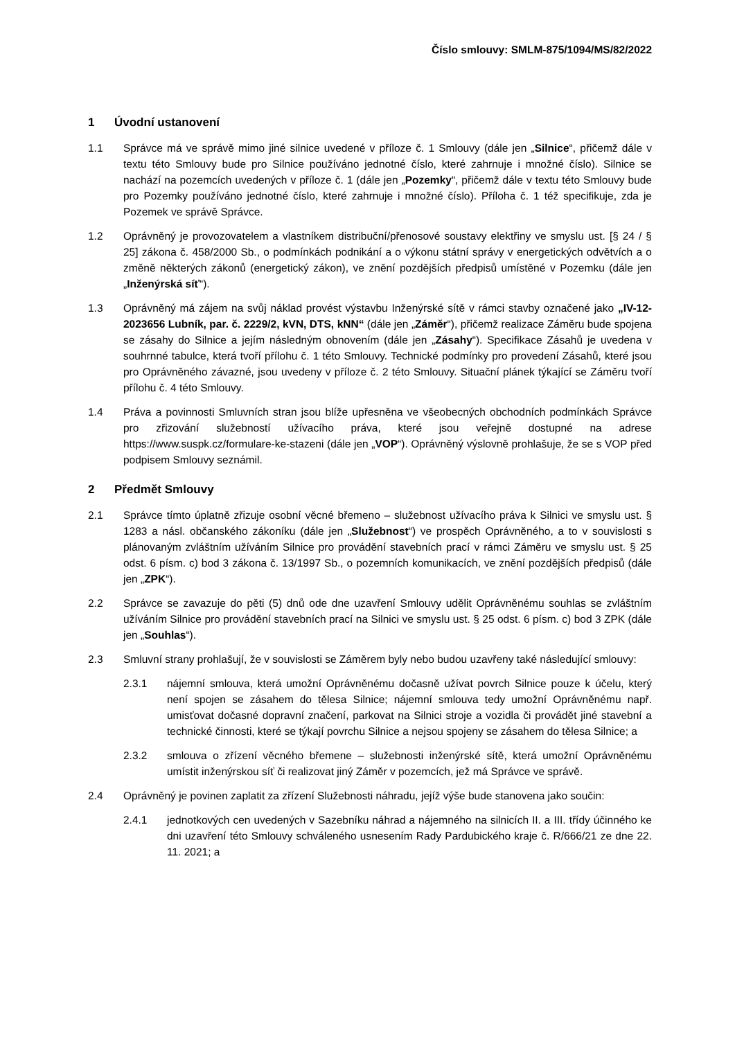Číslo smlouvy: SMLM-875/1094/MS/82/2022
1 Úvodní ustanovení
1.1 Správce má ve správě mimo jiné silnice uvedené v příloze č. 1 Smlouvy (dále jen „Silnice“, přičemž dále v textu této Smlouvy bude pro Silnice používáno jednotné číslo, které zahrnuje i množné číslo). Silnice se nachází na pozemcích uvedených v příloze č. 1 (dále jen „Pozemky“, přičemž dále v textu této Smlouvy bude pro Pozemky používáno jednotné číslo, které zahrnuje i množné číslo). Příloha č. 1 též specifikuje, zda je Pozemek ve správě Správce.
1.2 Oprávněný je provozovatelem a vlastníkem distribuční/přenosové soustavy elektřiny ve smyslu ust. [§ 24 / § 25] zákona č. 458/2000 Sb., o podmínkách podnikání a o výkonu státní správy v energetických odvětvích a o změně některých zákonů (energetický zákon), ve znění pozdějších předpisů umístěné v Pozemku (dále jen „Inženýrská síť“).
1.3 Oprávněný má zájem na svůj náklad provést výstavbu Inženýrské sítě v rámci stavby označené jako „IV-12-2023656 Lubník, par. č. 2229/2, kVN, DTS, kNN“ (dále jen „Záměr“), přičemž realizace Záměru bude spojena se zásahy do Silnice a jejím následným obnovením (dále jen „Zásahy“). Specifikace Zásahů je uvedena v souhrnné tabulce, která tvoří přílohu č. 1 této Smlouvy. Technické podmínky pro provedení Zásahů, které jsou pro Oprávněného závazné, jsou uvedeny v příloze č. 2 této Smlouvy. Situační plánek týkající se Záměru tvoří přílohu č. 4 této Smlouvy.
1.4 Práva a povinnosti Smluvních stran jsou blíže upřesněna ve všeobecných obchodních podmínkách Správce pro zřizování služebností užívacího práva, které jsou veřejně dostupné na adrese https://www.suspk.cz/formulare-ke-stazeni (dále jen „VOP“). Oprávněný výslovně prohlašuje, že se s VOP před podpisem Smlouvy seznámil.
2 Předmět Smlouvy
2.1 Správce tímto úplatně zřizuje osobní věcné břemeno – služebnost užívacího práva k Silnici ve smyslu ust. § 1283 a násl. občanského zákoníku (dále jen „Služebnost“) ve prospěch Oprávněného, a to v souvislosti s plánovaným zvláštním užíváním Silnice pro provádění stavebních prací v rámci Záměru ve smyslu ust. § 25 odst. 6 písm. c) bod 3 zákona č. 13/1997 Sb., o pozemních komunikacích, ve znění pozdějších předpisů (dále jen „ZPK“).
2.2 Správce se zavazuje do pěti (5) dnů ode dne uzavření Smlouvy udělit Oprávněnému souhlas se zvláštním užíváním Silnice pro provádění stavebních prací na Silnici ve smyslu ust. § 25 odst. 6 písm. c) bod 3 ZPK (dále jen „Souhlas“).
2.3 Smluvní strany prohlašují, že v souvislosti se Záměrem byly nebo budou uzavřeny také následující smlouvy:
2.3.1 nájemní smlouva, která umožní Oprávněnému dočasně užívat povrch Silnice pouze k účelu, který není spojen se zásahem do tělesa Silnice; nájemní smlouva tedy umožní Oprávněnému např. umisťovat dočasné dopravní značení, parkovat na Silnici stroje a vozidla či provádět jiné stavební a technické činnosti, které se týkají povrchu Silnice a nejsou spojeny se zásahem do tělesa Silnice; a
2.3.2 smlouva o zřízení věcného břemene – služebnosti inženýrské sítě, která umožní Oprávněnému umístit inženýrskou síť či realizovat jiný Záměr v pozemcích, jež má Správce ve správě.
2.4 Oprávněný je povinen zaplatit za zřízení Služebnosti náhradu, jejíž výše bude stanovena jako součin:
2.4.1 jednotkových cen uvedených v Sazebníku náhrad a nájemného na silnicích II. a III. třídy účinného ke dni uzavření této Smlouvy schváleného usnesením Rady Pardubického kraje č. R/666/21 ze dne 22. 11. 2021; a